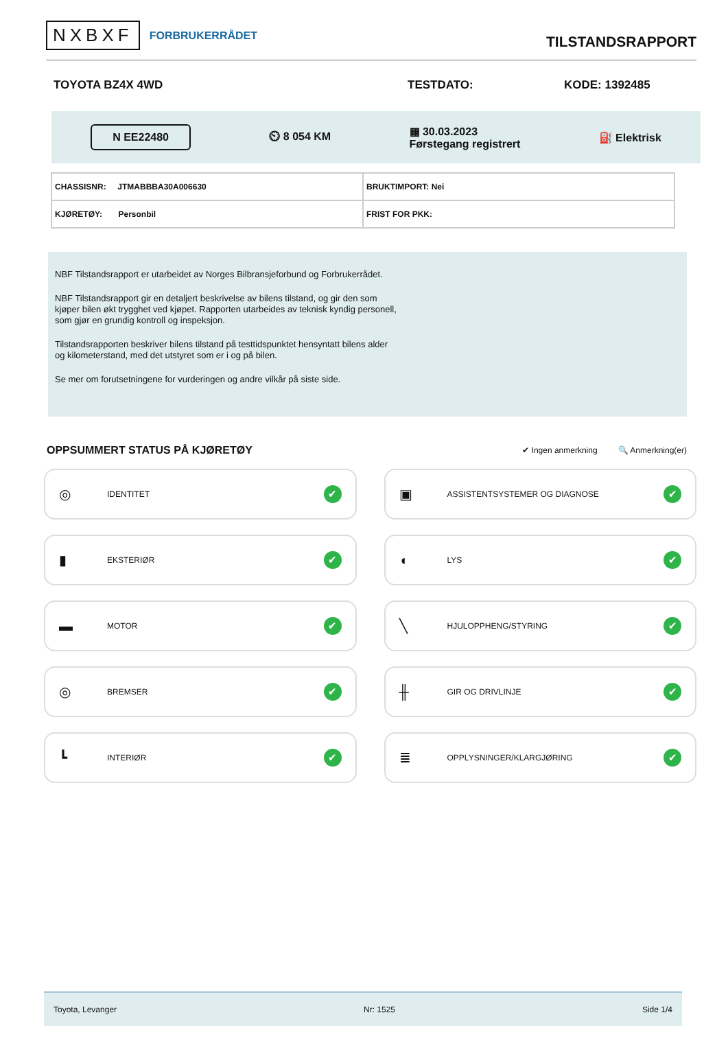NXBXF FORBRUKERRÅDET
TILSTANDSRAPPORT
TOYOTA BZ4X 4WD TESTDATO: KODE: 1392485
N EE22480 ⏲ 8 054 KM ▦ 30.03.2023
Førstegang registrert ⛽ Elektrisk
| CHASSISNR: JTMABBBA30A006630 | BRUKTIMPORT: Nei |
| KJØRETØY: Personbil | FRIST FOR PKK: |
NBF Tilstandsrapport er utarbeidet av Norges Bilbransjeforbund og Forbrukerrådet.
NBF Tilstandsrapport gir en detaljert beskrivelse av bilens tilstand, og gir den som kjøper bilen økt trygghet ved kjøpet. Rapporten utarbeides av teknisk kyndig personell, som gjør en grundig kontroll og inspeksjon.
Tilstandsrapporten beskriver bilens tilstand på testtidspunktet hensyntatt bilens alder og kilometerstand, med det utstyret som er i og på bilen.
Se mer om forutsetningene for vurderingen og andre vilkår på siste side.
OPPSUMMERT STATUS PÅ KJØRETØY
✔ Ingen anmerkning 🔍 Anmerkning(er)
◎ IDENTITET ✔
▣ ASSISTENTSYSTEMER OG DIAGNOSE ✔
▮ EKSTERIØR ✔
◖ LYS ✔
▬ MOTOR ✔
╲ HJULOPPHENG/STYRING ✔
◎ BREMSER ✔
╫ GIR OG DRIVLINJE ✔
┗ INTERIØR ✔
≣ OPPLYSNINGER/KLARGJØRING ✔
Toyota, Levanger Nr: 1525 Side 1/4